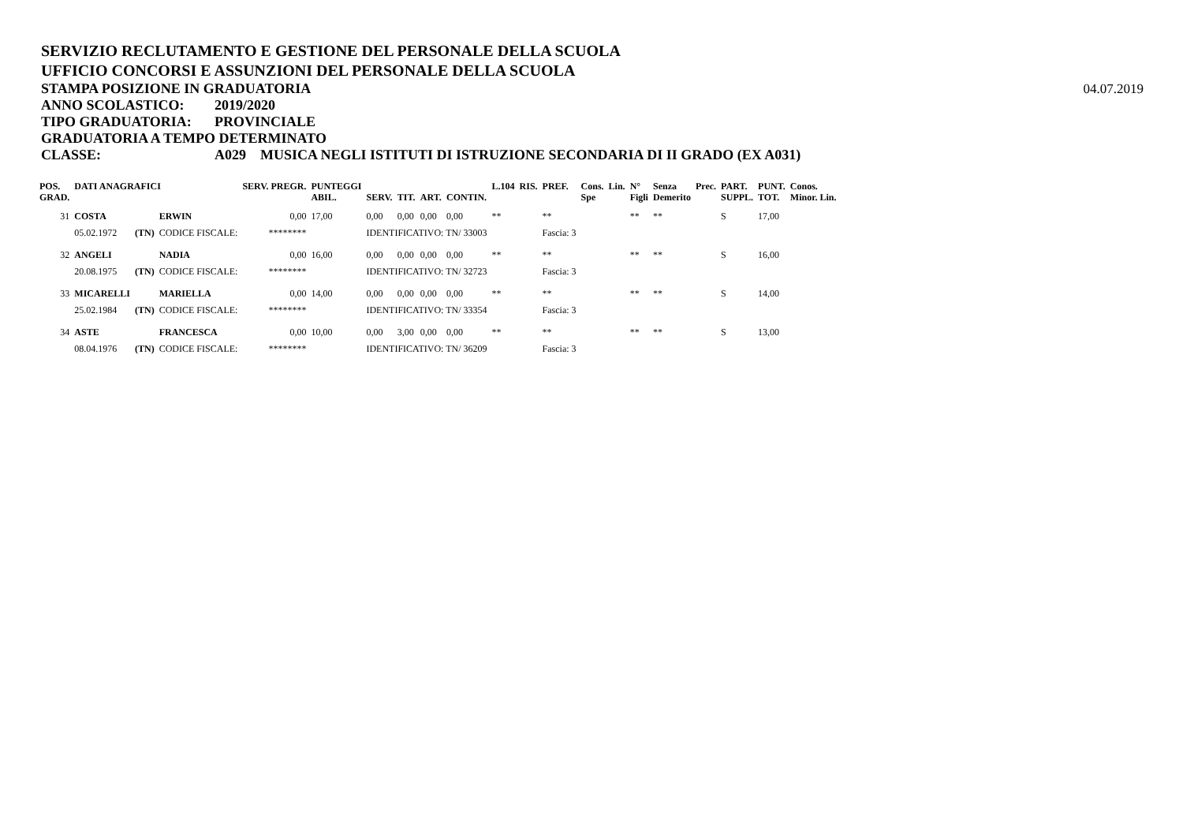SERVIZIO RECLUTAMENTO E GESTIONE DEL PERSONALE DELLA SCUOLA
UFFICIO CONCORSI E ASSUNZIONI DEL PERSONALE DELLA SCUOLA
STAMPA POSIZIONE IN GRADUATORIA 04.07.2019
ANNO SCOLASTICO: 2019/2020
TIPO GRADUATORIA: PROVINCIALE
GRADUATORIA A TEMPO DETERMINATO
CLASSE: A029 MUSICA NEGLI ISTITUTI DI ISTRUZIONE SECONDARIA DI II GRADO (EX A031)
| POS. GRAD. | DATI ANAGRAFICI | | | SERV. PREGR. | PUNTEGGI ABIL. | SERV. | TIT. | ART. | CONTIN. | L.104 | RIS. | PREF. | Cons. Spe | Lin. | N° Figli | Senza Demerito | Prec. | PART. SUPPL. | PUNT. TOT. | Conos. Minor. Lin. |
| --- | --- | --- | --- | --- | --- | --- | --- | --- | --- | --- | --- | --- | --- | --- | --- | --- | --- | --- | --- | --- |
| 31 | COSTA | | ERWIN | 0,00 | 17,00 | 0,00 | 0,00 | 0,00 | 0,00 | ** | | ** | | | ** | ** | | S | 17,00 | |
| | 05.02.1972 | (TN) | CODICE FISCALE: | ******** | | IDENTIFICATIVO: TN/ 33003 | | | | | | Fascia: 3 | | | | | | | | |
| 32 | ANGELI | | NADIA | 0,00 | 16,00 | 0,00 | 0,00 | 0,00 | 0,00 | ** | | ** | | | ** | ** | | S | 16,00 | |
| | 20.08.1975 | (TN) | CODICE FISCALE: | ******** | | IDENTIFICATIVO: TN/ 32723 | | | | | | Fascia: 3 | | | | | | | | |
| 33 | MICARELLI | | MARIELLA | 0,00 | 14,00 | 0,00 | 0,00 | 0,00 | 0,00 | ** | | ** | | | ** | ** | | S | 14,00 | |
| | 25.02.1984 | (TN) | CODICE FISCALE: | ******** | | IDENTIFICATIVO: TN/ 33354 | | | | | | Fascia: 3 | | | | | | | | |
| 34 | ASTE | | FRANCESCA | 0,00 | 10,00 | 0,00 | 3,00 | 0,00 | 0,00 | ** | | ** | | | ** | ** | | S | 13,00 | |
| | 08.04.1976 | (TN) | CODICE FISCALE: | ******** | | IDENTIFICATIVO: TN/ 36209 | | | | | | Fascia: 3 | | | | | | | | |